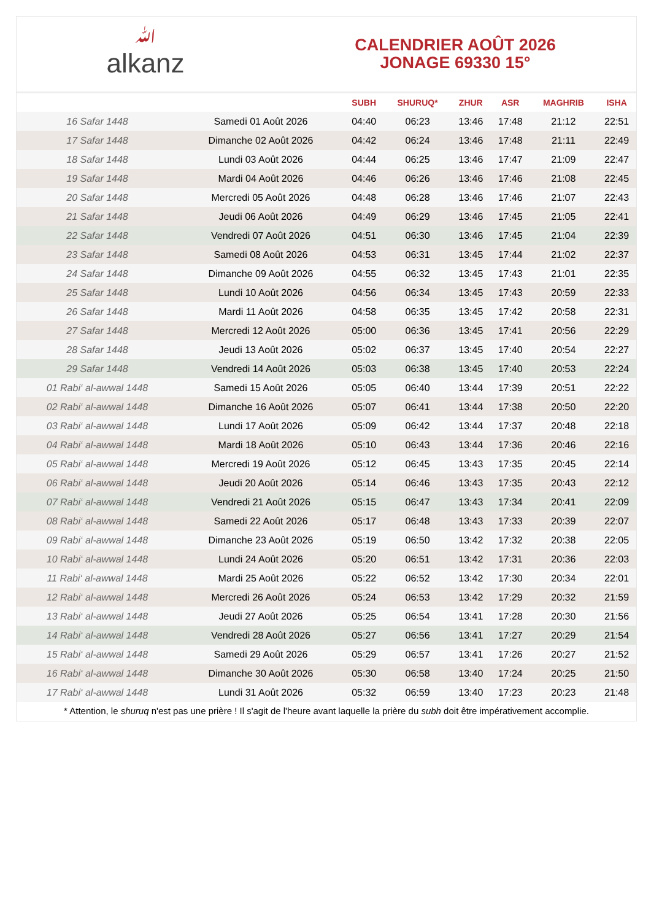ﷲalkanz
CALENDRIER AOÛT 2026
JONAGE 69330 15°
| | | SUBH | SHURUQ* | ZHUR | ASR | MAGHRIB | ISHA |
| --- | --- | --- | --- | --- | --- | --- | --- |
| 16 Safar 1448 | Samedi 01 Août 2026 | 04:40 | 06:23 | 13:46 | 17:48 | 21:12 | 22:51 |
| 17 Safar 1448 | Dimanche 02 Août 2026 | 04:42 | 06:24 | 13:46 | 17:48 | 21:11 | 22:49 |
| 18 Safar 1448 | Lundi 03 Août 2026 | 04:44 | 06:25 | 13:46 | 17:47 | 21:09 | 22:47 |
| 19 Safar 1448 | Mardi 04 Août 2026 | 04:46 | 06:26 | 13:46 | 17:46 | 21:08 | 22:45 |
| 20 Safar 1448 | Mercredi 05 Août 2026 | 04:48 | 06:28 | 13:46 | 17:46 | 21:07 | 22:43 |
| 21 Safar 1448 | Jeudi 06 Août 2026 | 04:49 | 06:29 | 13:46 | 17:45 | 21:05 | 22:41 |
| 22 Safar 1448 | Vendredi 07 Août 2026 | 04:51 | 06:30 | 13:46 | 17:45 | 21:04 | 22:39 |
| 23 Safar 1448 | Samedi 08 Août 2026 | 04:53 | 06:31 | 13:45 | 17:44 | 21:02 | 22:37 |
| 24 Safar 1448 | Dimanche 09 Août 2026 | 04:55 | 06:32 | 13:45 | 17:43 | 21:01 | 22:35 |
| 25 Safar 1448 | Lundi 10 Août 2026 | 04:56 | 06:34 | 13:45 | 17:43 | 20:59 | 22:33 |
| 26 Safar 1448 | Mardi 11 Août 2026 | 04:58 | 06:35 | 13:45 | 17:42 | 20:58 | 22:31 |
| 27 Safar 1448 | Mercredi 12 Août 2026 | 05:00 | 06:36 | 13:45 | 17:41 | 20:56 | 22:29 |
| 28 Safar 1448 | Jeudi 13 Août 2026 | 05:02 | 06:37 | 13:45 | 17:40 | 20:54 | 22:27 |
| 29 Safar 1448 | Vendredi 14 Août 2026 | 05:03 | 06:38 | 13:45 | 17:40 | 20:53 | 22:24 |
| 01 Rabi‘ al-awwal 1448 | Samedi 15 Août 2026 | 05:05 | 06:40 | 13:44 | 17:39 | 20:51 | 22:22 |
| 02 Rabi‘ al-awwal 1448 | Dimanche 16 Août 2026 | 05:07 | 06:41 | 13:44 | 17:38 | 20:50 | 22:20 |
| 03 Rabi‘ al-awwal 1448 | Lundi 17 Août 2026 | 05:09 | 06:42 | 13:44 | 17:37 | 20:48 | 22:18 |
| 04 Rabi‘ al-awwal 1448 | Mardi 18 Août 2026 | 05:10 | 06:43 | 13:44 | 17:36 | 20:46 | 22:16 |
| 05 Rabi‘ al-awwal 1448 | Mercredi 19 Août 2026 | 05:12 | 06:45 | 13:43 | 17:35 | 20:45 | 22:14 |
| 06 Rabi‘ al-awwal 1448 | Jeudi 20 Août 2026 | 05:14 | 06:46 | 13:43 | 17:35 | 20:43 | 22:12 |
| 07 Rabi‘ al-awwal 1448 | Vendredi 21 Août 2026 | 05:15 | 06:47 | 13:43 | 17:34 | 20:41 | 22:09 |
| 08 Rabi‘ al-awwal 1448 | Samedi 22 Août 2026 | 05:17 | 06:48 | 13:43 | 17:33 | 20:39 | 22:07 |
| 09 Rabi‘ al-awwal 1448 | Dimanche 23 Août 2026 | 05:19 | 06:50 | 13:42 | 17:32 | 20:38 | 22:05 |
| 10 Rabi‘ al-awwal 1448 | Lundi 24 Août 2026 | 05:20 | 06:51 | 13:42 | 17:31 | 20:36 | 22:03 |
| 11 Rabi‘ al-awwal 1448 | Mardi 25 Août 2026 | 05:22 | 06:52 | 13:42 | 17:30 | 20:34 | 22:01 |
| 12 Rabi‘ al-awwal 1448 | Mercredi 26 Août 2026 | 05:24 | 06:53 | 13:42 | 17:29 | 20:32 | 21:59 |
| 13 Rabi‘ al-awwal 1448 | Jeudi 27 Août 2026 | 05:25 | 06:54 | 13:41 | 17:28 | 20:30 | 21:56 |
| 14 Rabi‘ al-awwal 1448 | Vendredi 28 Août 2026 | 05:27 | 06:56 | 13:41 | 17:27 | 20:29 | 21:54 |
| 15 Rabi‘ al-awwal 1448 | Samedi 29 Août 2026 | 05:29 | 06:57 | 13:41 | 17:26 | 20:27 | 21:52 |
| 16 Rabi‘ al-awwal 1448 | Dimanche 30 Août 2026 | 05:30 | 06:58 | 13:40 | 17:24 | 20:25 | 21:50 |
| 17 Rabi‘ al-awwal 1448 | Lundi 31 Août 2026 | 05:32 | 06:59 | 13:40 | 17:23 | 20:23 | 21:48 |
* Attention, le shuruq n'est pas une prière ! Il s'agit de l'heure avant laquelle la prière du subh doit être impérativement accomplie.